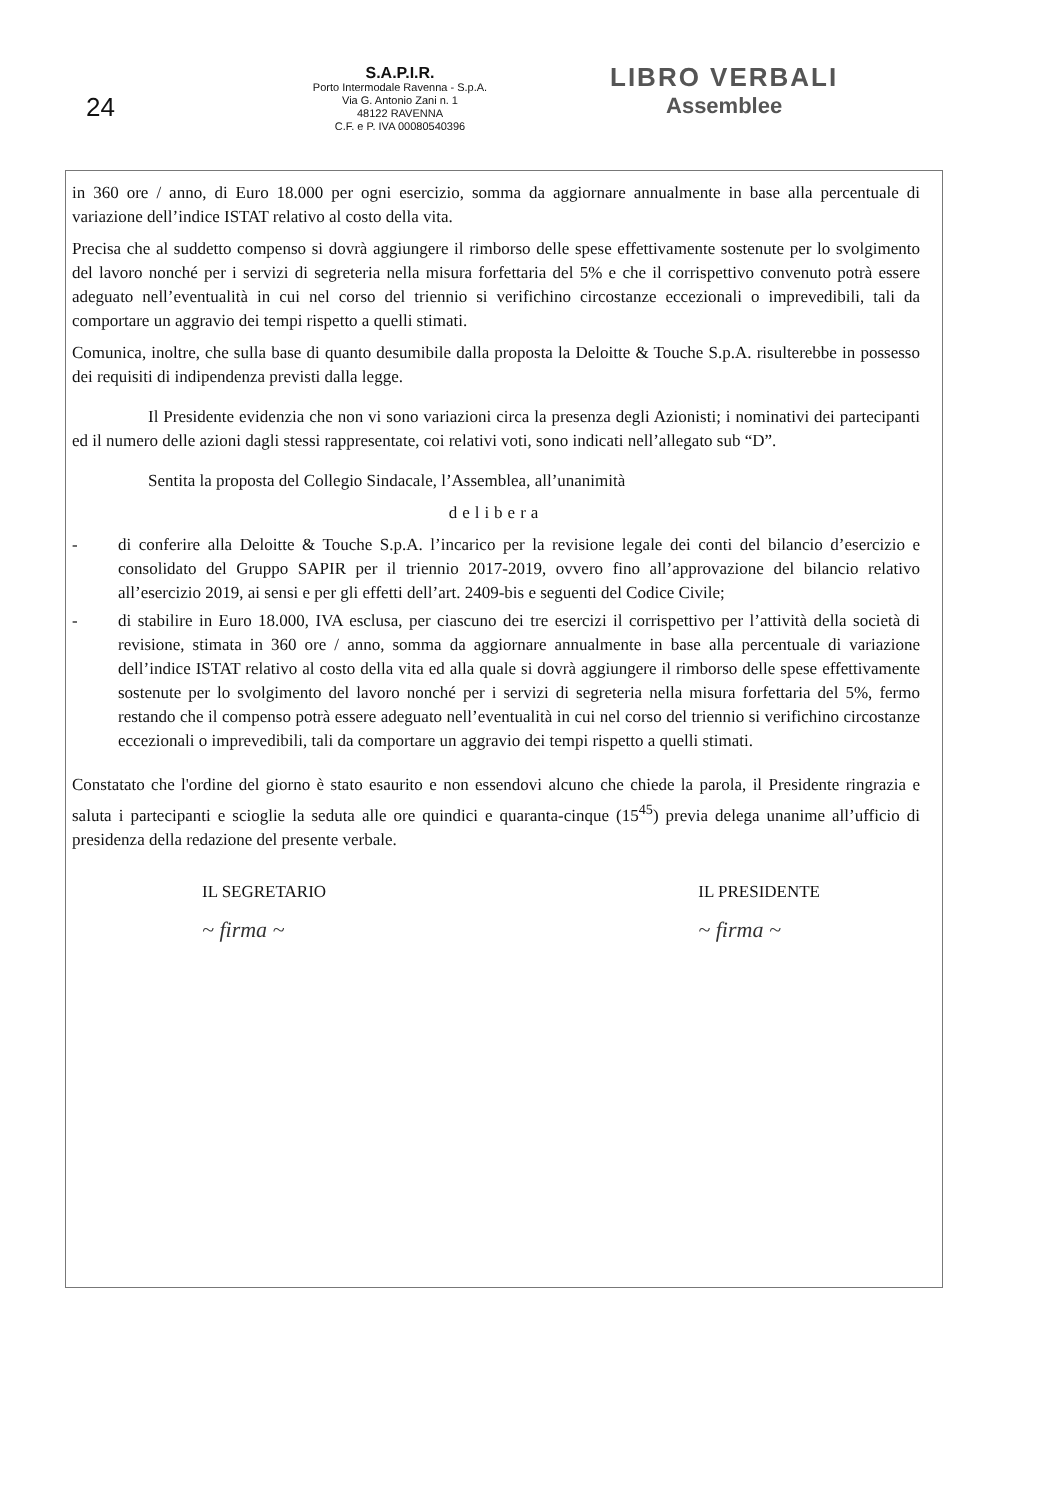24
S.A.P.I.R.
Porto Intermodale Ravenna - S.p.A.
Via G. Antonio Zani n. 1
48122 RAVENNA
C.F. e P. IVA 00080540396
LIBRO VERBALI
Assemblee
in 360 ore / anno, di Euro 18.000 per ogni esercizio, somma da aggiornare annualmente in base alla percentuale di variazione dell’indice ISTAT relativo al costo della vita.
Precisa che al suddetto compenso si dovrà aggiungere il rimborso delle spese effettivamente sostenute per lo svolgimento del lavoro nonché per i servizi di segreteria nella misura forfettaria del 5% e che il corrispettivo convenuto potrà essere adeguato nell’eventualità in cui nel corso del triennio si verifichino circostanze eccezionali o imprevedibili, tali da comportare un aggravio dei tempi rispetto a quelli stimati.
Comunica, inoltre, che sulla base di quanto desumibile dalla proposta la Deloitte & Touche S.p.A. risulterebbe in possesso dei requisiti di indipendenza previsti dalla legge.
Il Presidente evidenzia che non vi sono variazioni circa la presenza degli Azionisti; i nominativi dei partecipanti ed il numero delle azioni dagli stessi rappresentate, coi relativi voti, sono indicati nell’allegato sub “D”.
Sentita la proposta del Collegio Sindacale, l’Assemblea, all’unanimità
delibera
- di conferire alla Deloitte & Touche S.p.A. l’incarico per la revisione legale dei conti del bilancio d’esercizio e consolidato del Gruppo SAPIR per il triennio 2017-2019, ovvero fino all’approvazione del bilancio relativo all’esercizio 2019, ai sensi e per gli effetti dell’art. 2409-bis e seguenti del Codice Civile;
- di stabilire in Euro 18.000, IVA esclusa, per ciascuno dei tre esercizi il corrispettivo per l’attività della società di revisione, stimata in 360 ore / anno, somma da aggiornare annualmente in base alla percentuale di variazione dell’indice ISTAT relativo al costo della vita ed alla quale si dovrà aggiungere il rimborso delle spese effettivamente sostenute per lo svolgimento del lavoro nonché per i servizi di segreteria nella misura forfettaria del 5%, fermo restando che il compenso potrà essere adeguato nell’eventualità in cui nel corso del triennio si verifichino circostanze eccezionali o imprevedibili, tali da comportare un aggravio dei tempi rispetto a quelli stimati.
Constatato che l'ordine del giorno è stato esaurito e non essendovi alcuno che chiede la parola, il Presidente ringrazia e saluta i partecipanti e scioglie la seduta alle ore quindici e quaranta-cinque (15<sup>45</sup>) previa delega unanime all’ufficio di presidenza della redazione del presente verbale.
IL SEGRETARIO
~ firma ~
IL PRESIDENTE
~ firma ~